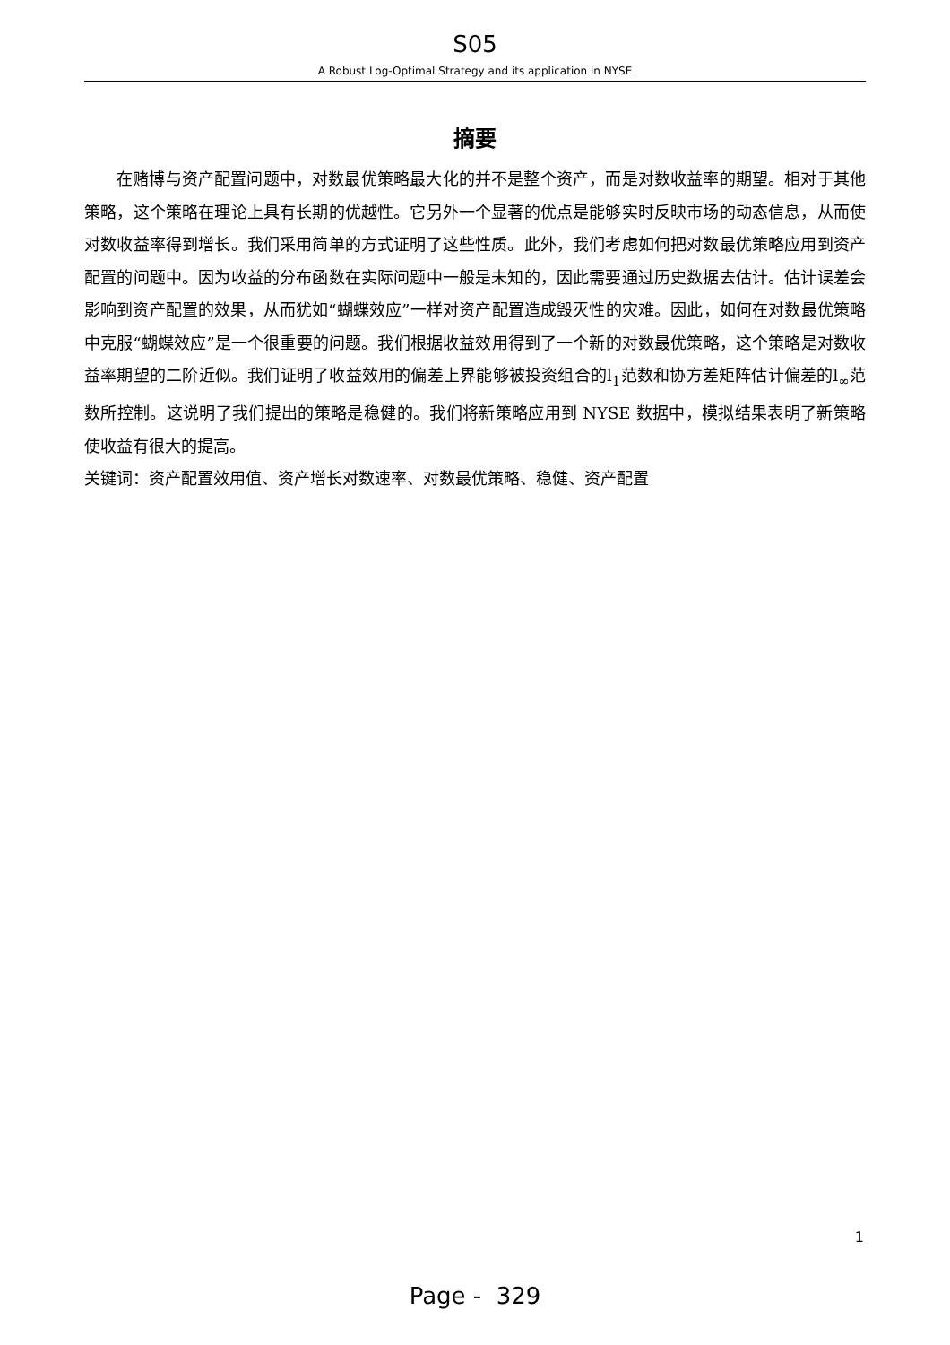S05
A Robust Log-Optimal Strategy and its application in NYSE
摘要
在赌博与资产配置问题中，对数最优策略最大化的并不是整个资产，而是对数收益率的期望。相对于其他策略，这个策略在理论上具有长期的优越性。它另外一个显著的优点是能够实时反映市场的动态信息，从而使对数收益率得到增长。我们采用简单的方式证明了这些性质。此外，我们考虑如何把对数最优策略应用到资产配置的问题中。因为收益的分布函数在实际问题中一般是未知的，因此需要通过历史数据去估计。估计误差会影响到资产配置的效果，从而犹如“蝴蝶效应”一样对资产配置造成毁灭性的灾难。因此，如何在对数最优策略中克服“蝴蝶效应”是一个很重要的问题。我们根据收益效用得到了一个新的对数最优策略，这个策略是对数收益率期望的二阶近似。我们证明了收益效用的偏差上界能够被投资组合的l<sub>1</sub>范数和协方差矩阵估计偏差的l<sub>∞</sub>范数所控制。这说明了我们提出的策略是稳健的。我们将新策略应用到 NYSE 数据中，模拟结果表明了新策略使收益有很大的提高。
关键词：资产配置效用值、资产增长对数速率、对数最优策略、稳健、资产配置
1
Page - 329